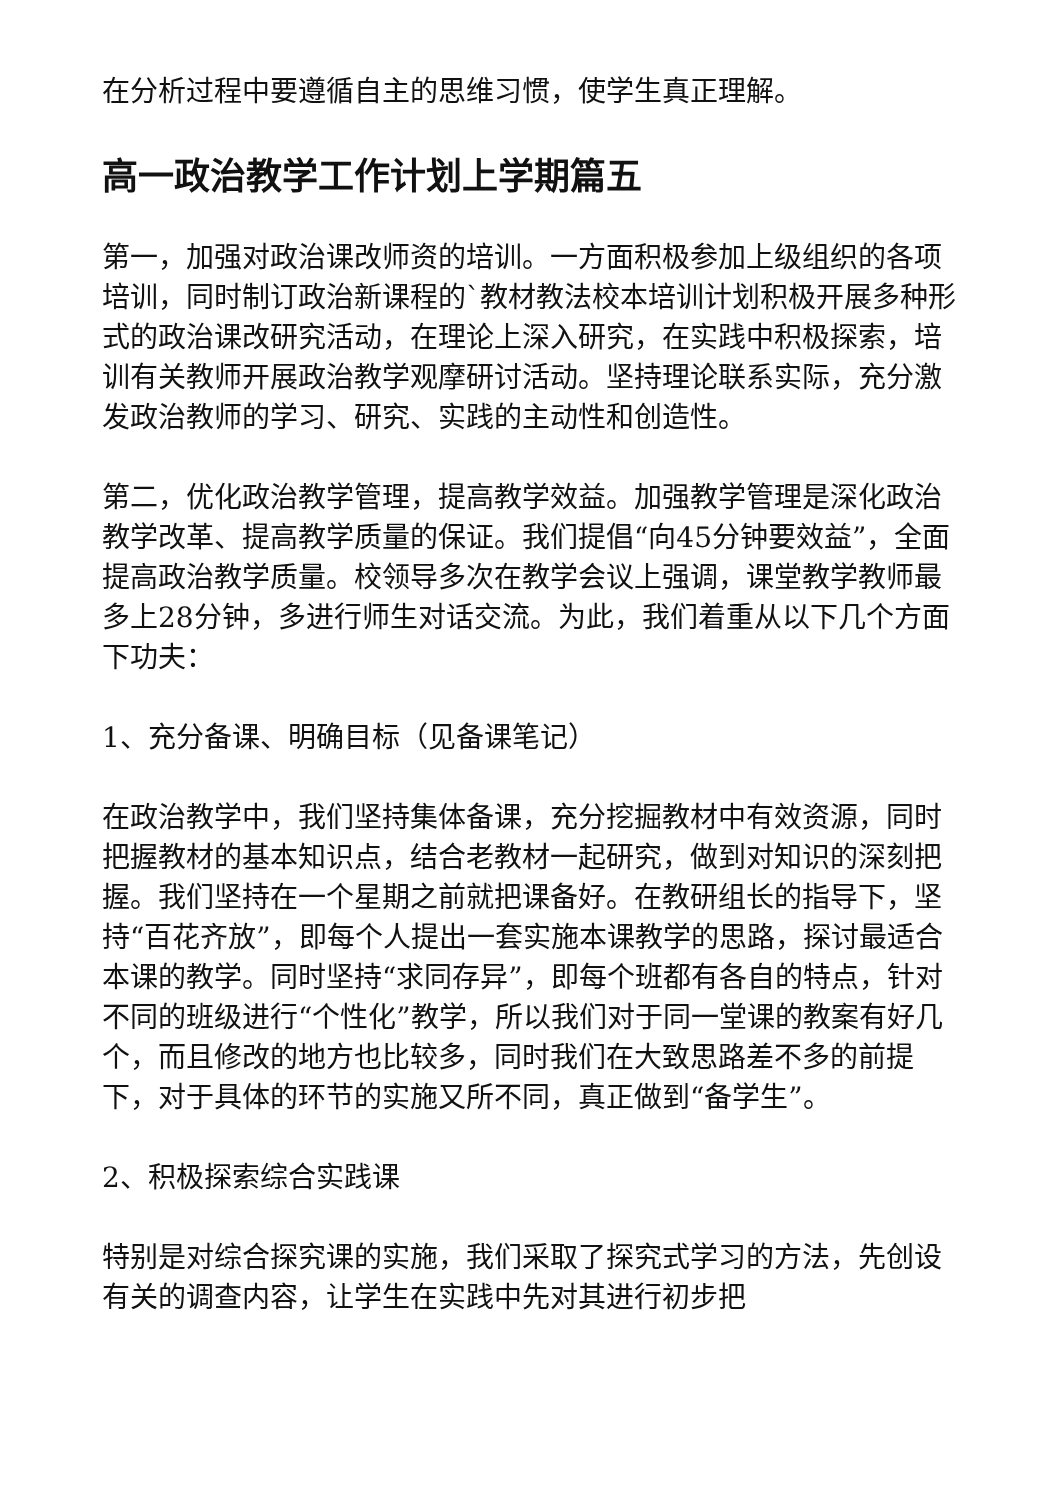在分析过程中要遵循自主的思维习惯，使学生真正理解。
高一政治教学工作计划上学期篇五
第一，加强对政治课改师资的培训。一方面积极参加上级组织的各项培训，同时制订政治新课程的`教材教法校本培训计划积极开展多种形式的政治课改研究活动，在理论上深入研究，在实践中积极探索，培训有关教师开展政治教学观摩研讨活动。坚持理论联系实际，充分激发政治教师的学习、研究、实践的主动性和创造性。
第二，优化政治教学管理，提高教学效益。加强教学管理是深化政治教学改革、提高教学质量的保证。我们提倡“向45分钟要效益”，全面提高政治教学质量。校领导多次在教学会议上强调，课堂教学教师最多上28分钟，多进行师生对话交流。为此，我们着重从以下几个方面下功夫：
1、充分备课、明确目标（见备课笔记）
在政治教学中，我们坚持集体备课，充分挖掘教材中有效资源，同时把握教材的基本知识点，结合老教材一起研究，做到对知识的深刻把握。我们坚持在一个星期之前就把课备好。在教研组长的指导下，坚持“百花齐放”，即每个人提出一套实施本课教学的思路，探讨最适合本课的教学。同时坚持“求同存异”，即每个班都有各自的特点，针对不同的班级进行“个性化”教学，所以我们对于同一堂课的教案有好几个，而且修改的地方也比较多，同时我们在大致思路差不多的前提下，对于具体的环节的实施又所不同，真正做到“备学生”。
2、积极探索综合实践课
特别是对综合探究课的实施，我们采取了探究式学习的方法，先创设有关的调查内容，让学生在实践中先对其进行初步把